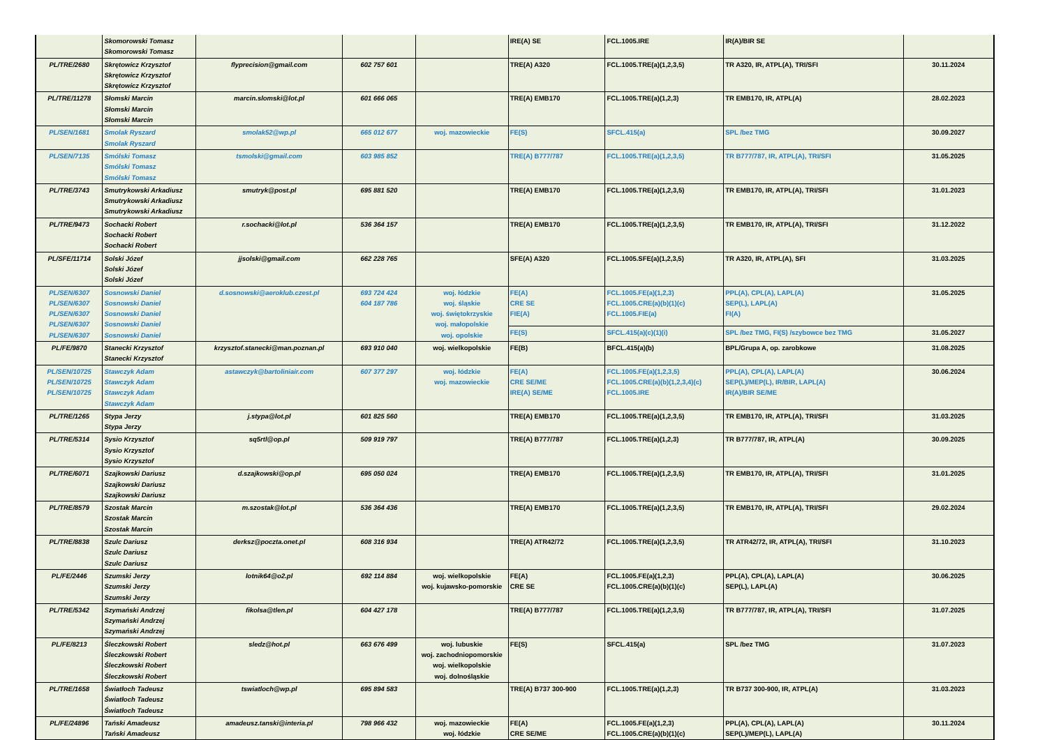| | Skomorowski Tomasz Skomorowski Tomasz | | | | IRE(A) SE | FCL.1005.IRE | IR(A)/BIR SE | |
| PL/TRE/2680 | Skrętowicz Krzysztof Skrętowicz Krzysztof Skrętowicz Krzysztof | flyprecision@gmail.com | 602 757 601 | | TRE(A) A320 | FCL.1005.TRE(a)(1,2,3,5) | TR A320, IR, ATPL(A), TRI/SFI | 30.11.2024 |
| PL/TRE/11278 | Słomski Marcin Słomski Marcin Słomski Marcin | marcin.slomski@lot.pl | 601 666 065 | | TRE(A) EMB170 | FCL.1005.TRE(a)(1,2,3) | TR EMB170, IR, ATPL(A) | 28.02.2023 |
| PL/SEN/1681 | Smolak Ryszard Smolak Ryszard | smolak52@wp.pl | 665 012 677 | woj. mazowieckie | FE(S) | SFCL.415(a) | SPL /bez TMG | 30.09.2027 |
| PL/SEN/7135 | Smólski Tomasz Smólski Tomasz Smólski Tomasz | tsmolski@gmail.com | 603 985 852 | | TRE(A) B777/787 | FCL.1005.TRE(a)(1,2,3,5) | TR B777/787, IR, ATPL(A), TRI/SFI | 31.05.2025 |
| PL/TRE/3743 | Smutrykowski Arkadiusz Smutrykowski Arkadiusz Smutrykowski Arkadiusz | smutryk@post.pl | 695 881 520 | | TRE(A) EMB170 | FCL.1005.TRE(a)(1,2,3,5) | TR EMB170, IR, ATPL(A), TRI/SFI | 31.01.2023 |
| PL/TRE/9473 | Sochacki Robert Sochacki Robert Sochacki Robert | r.sochacki@lot.pl | 536 364 157 | | TRE(A) EMB170 | FCL.1005.TRE(a)(1,2,3,5) | TR EMB170, IR, ATPL(A), TRI/SFI | 31.12.2022 |
| PL/SFE/11714 | Solski Józef Solski Józef Solski Józef | jjsolski@gmail.com | 662 228 765 | | SFE(A) A320 | FCL.1005.SFE(a)(1,2,3,5) | TR A320, IR, ATPL(A), SFI | 31.03.2025 |
| PL/SEN/6307 PL/SEN/6307 PL/SEN/6307 PL/SEN/6307 PL/SEN/6307 | Sosnowski Daniel Sosnowski Daniel Sosnowski Daniel Sosnowski Daniel Sosnowski Daniel | d.sosnowski@aeroklub.czest.pl | 693 724 424 604 187 786 | woj. łódzkie woj. śląskie woj. świętokrzyskie woj. małopolskie woj. opolskie | FE(A) CRE SE FIE(A) | FCL.1005.FE(a)(1,2,3) FCL.1005.CRE(a)(b)(1)(c) FCL.1005.FIE(a) | PPL(A), CPL(A), LAPL(A) SEP(L), LAPL(A) FI(A) | 31.05.2025 |
| | | | | | FE(S) | SFCL.415(a)(c)(1)(i) | SPL /bez TMG, FI(S) /szybowce bez TMG | 31.05.2027 |
| PL/FE/9870 | Stanecki Krzysztof Stanecki Krzysztof | krzysztof.stanecki@man.poznan.pl | 693 910 040 | woj. wielkopolskie | FE(B) | BFCL.415(a)(b) | BPL/Grupa A, op. zarobkowe | 31.08.2025 |
| PL/SEN/10725 PL/SEN/10725 PL/SEN/10725 | Stawczyk Adam Stawczyk Adam Stawczyk Adam Stawczyk Adam | astawczyk@bartoliniair.com | 607 377 297 | woj. łódzkie woj. mazowieckie | FE(A) CRE SE/ME IRE(A) SE/ME | FCL.1005.FE(a)(1,2,3,5) FCL.1005.CRE(a)(b)(1,2,3,4)(c) FCL.1005.IRE | PPL(A), CPL(A), LAPL(A) SEP(L)/MEP(L), IR/BIR, LAPL(A) IR(A)/BIR SE/ME | 30.06.2024 |
| PL/TRE/1265 | Stypa Jerzy Stypa Jerzy | j.stypa@lot.pl | 601 825 560 | | TRE(A) EMB170 | FCL.1005.TRE(a)(1,2,3,5) | TR EMB170, IR, ATPL(A), TRI/SFI | 31.03.2025 |
| PL/TRE/5314 | Sysio Krzysztof Sysio Krzysztof Sysio Krzysztof | sq5rtl@op.pl | 509 919 797 | | TRE(A) B777/787 | FCL.1005.TRE(a)(1,2,3) | TR B777/787, IR, ATPL(A) | 30.09.2025 |
| PL/TRE/6071 | Szajkowski Dariusz Szajkowski Dariusz Szajkowski Dariusz | d.szajkowski@op.pl | 695 050 024 | | TRE(A) EMB170 | FCL.1005.TRE(a)(1,2,3,5) | TR EMB170, IR, ATPL(A), TRI/SFI | 31.01.2025 |
| PL/TRE/8579 | Szostak Marcin Szostak Marcin Szostak Marcin | m.szostak@lot.pl | 536 364 436 | | TRE(A) EMB170 | FCL.1005.TRE(a)(1,2,3,5) | TR EMB170, IR, ATPL(A), TRI/SFI | 29.02.2024 |
| PL/TRE/8838 | Szulc Dariusz Szulc Dariusz Szulc Dariusz | derksz@poczta.onet.pl | 608 316 934 | | TRE(A) ATR42/72 | FCL.1005.TRE(a)(1,2,3,5) | TR ATR42/72, IR, ATPL(A), TRI/SFI | 31.10.2023 |
| PL/FE/2446 | Szumski Jerzy Szumski Jerzy Szumski Jerzy | lotnik64@o2.pl | 692 114 884 | woj. wielkopolskie woj. kujawsko-pomorskie | FE(A) CRE SE | FCL.1005.FE(a)(1,2,3) FCL.1005.CRE(a)(b)(1)(c) | PPL(A), CPL(A), LAPL(A) SEP(L), LAPL(A) | 30.06.2025 |
| PL/TRE/5342 | Szymański Andrzej Szymański Andrzej Szymański Andrzej | fikolsa@tlen.pl | 604 427 178 | | TRE(A) B777/787 | FCL.1005.TRE(a)(1,2,3,5) | TR B777/787, IR, ATPL(A), TRI/SFI | 31.07.2025 |
| PL/FE/8213 | Śleczkowski Robert Śleczkowski Robert Śleczkowski Robert Śleczkowski Robert | sledz@hot.pl | 663 676 499 | woj. lubuskie woj. zachodniopomorskie woj. wielkopolskie woj. dolnośląskie | FE(S) | SFCL.415(a) | SPL /bez TMG | 31.07.2023 |
| PL/TRE/1658 | Światłoch Tadeusz Światłoch Tadeusz Światłoch Tadeusz | tswiatloch@wp.pl | 695 894 583 | | TRE(A) B737 300-900 | FCL.1005.TRE(a)(1,2,3) | TR B737 300-900, IR, ATPL(A) | 31.03.2023 |
| PL/FE/24896 | Tański Amadeusz Tański Amadeusz | amadeusz.tanski@interia.pl | 798 966 432 | woj. mazowieckie woj. łódzkie | FE(A) CRE SE/ME | FCL.1005.FE(a)(1,2,3) FCL.1005.CRE(a)(b)(1)(c) | PPL(A), CPL(A), LAPL(A) SEP(L)/MEP(L), LAPL(A) | 30.11.2024 |